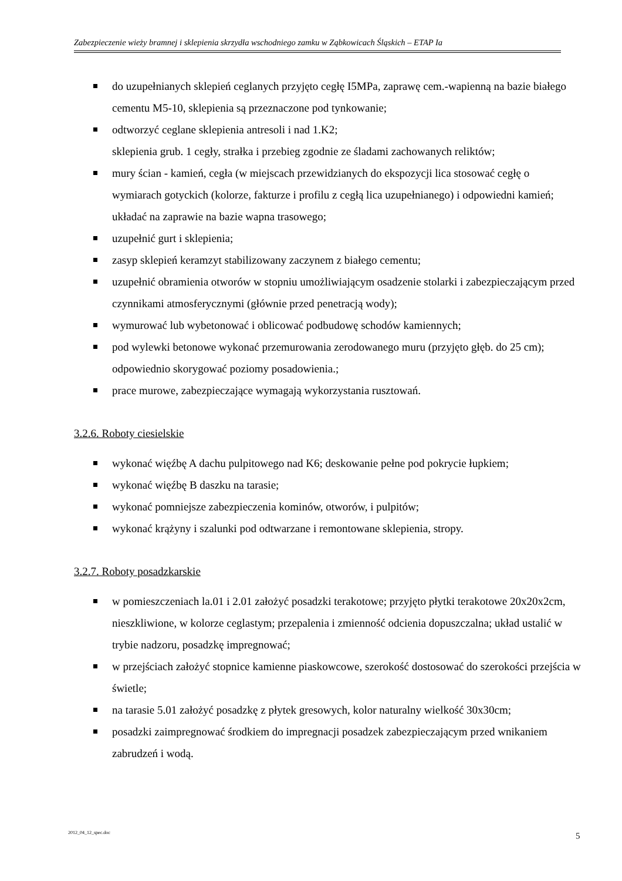Zabezpieczenie wieży bramnej i sklepienia skrzydła wschodniego zamku w Ząbkowicach Śląskich – ETAP Ia
do uzupełnianych sklepień ceglanych przyjęto cegłę I5MPa, zaprawę cem.-wapienną na bazie białego cementu M5-10, sklepienia są przeznaczone pod tynkowanie;
odtworzyć ceglane sklepienia antresoli i nad 1.K2;
sklepienia grub. 1 cegły, strałka i przebieg zgodnie ze śladami zachowanych reliktów;
mury ścian - kamień, cegła (w miejscach przewidzianych do ekspozycji lica stosować cegłę o wymiarach gotyckich (kolorze, fakturze i profilu z cegłą lica uzupełnianego) i odpowiedni kamień; układać na zaprawie na bazie wapna trasowego;
uzupełnić gurt i sklepienia;
zasyp sklepień keramzyt stabilizowany zaczynem z białego cementu;
uzupełnić obramienia otworów w stopniu umożliwiającym osadzenie stolarki i zabezpieczającym przed czynnikami atmosferycznymi (głównie przed penetracją wody);
wymurować lub wybetonować i oblicować podbudowę schodów kamiennych;
pod wylewki betonowe wykonać przemurowania zerodowanego muru (przyjęto głęb. do 25 cm); odpowiednio skorygować poziomy posadowienia.;
prace murowe, zabezpieczające wymagają wykorzystania rusztowań.
3.2.6. Roboty ciesielskie
wykonać więźbę A dachu pulpitowego nad K6; deskowanie pełne pod pokrycie łupkiem;
wykonać więźbę B daszku na tarasie;
wykonać pomniejsze zabezpieczenia kominów, otworów, i pulpitów;
wykonać krążyny i szalunki pod odtwarzane i remontowane sklepienia, stropy.
3.2.7. Roboty posadzkarskie
w pomieszczeniach la.01 i 2.01 założyć posadzki terakotowe; przyjęto płytki terakotowe 20x20x2cm, nieszkliwione, w kolorze ceglastym; przepalenia i zmienność odcienia dopuszczalna; układ ustalić w trybie nadzoru, posadzkę impregnować;
w przejściach założyć stopnice kamienne piaskowcowe, szerokość dostosować do szerokości przejścia w świetle;
na tarasie 5.01 założyć posadzkę z płytek gresowych, kolor naturalny wielkość 30x30cm;
posadzki zaimpregnować środkiem do impregnacji posadzek zabezpieczającym przed wnikaniem zabrudzeń i wodą.
2012_04_12_spec.doc 5